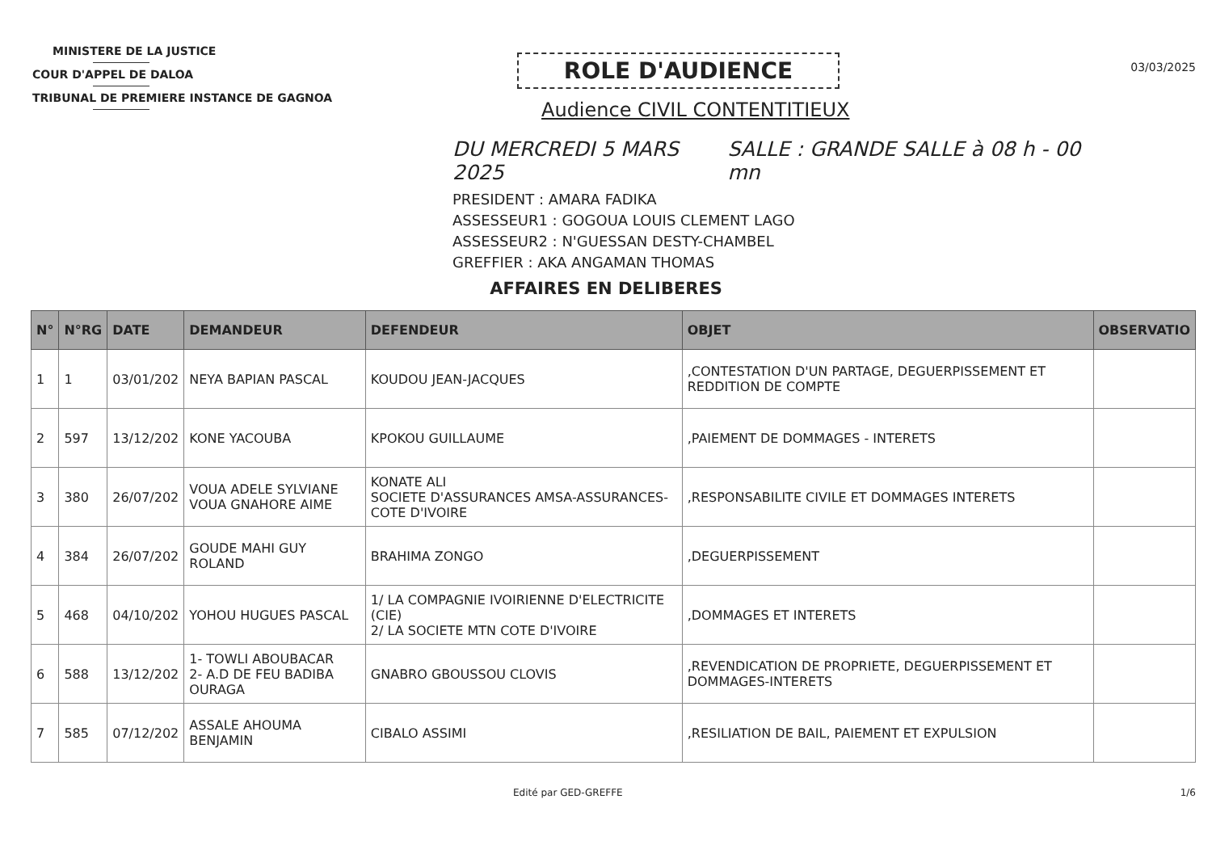MINISTERE DE LA JUSTICE
COUR D'APPEL DE DALOA
TRIBUNAL DE PREMIERE INSTANCE DE GAGNOA
ROLE D'AUDIENCE
Audience CIVIL CONTENTITIEUX
DU MERCREDI 5 MARS 2025 SALLE : GRANDE SALLE à 08 h - 00 mn
PRESIDENT : AMARA FADIKA
ASSESSEUR1 : GOGOUA LOUIS CLEMENT LAGO
ASSESSEUR2 : N'GUESSAN DESTY-CHAMBEL
GREFFIER : AKA ANGAMAN THOMAS
03/03/2025
AFFAIRES EN DELIBERES
| N° | N°RG | DATE | DEMANDEUR | DEFENDEUR | OBJET | OBSERVATIO |
| --- | --- | --- | --- | --- | --- | --- |
| 1 | 1 | 03/01/202 | NEYA BAPIAN PASCAL | KOUDOU JEAN-JACQUES | ,CONTESTATION D'UN PARTAGE, DEGUERPISSEMENT ET REDDITION DE COMPTE | |
| 2 | 597 | 13/12/202 | KONE YACOUBA | KPOKOU GUILLAUME | ,PAIEMENT DE DOMMAGES - INTERETS | |
| 3 | 380 | 26/07/202 | VOUA ADELE SYLVIANE VOUA GNAHORE AIME | KONATE ALI SOCIETE D'ASSURANCES AMSA-ASSURANCES-COTE D'IVOIRE | ,RESPONSABILITE CIVILE ET DOMMAGES INTERETS | |
| 4 | 384 | 26/07/202 | GOUDE MAHI GUY ROLAND | BRAHIMA ZONGO | ,DEGUERPISSEMENT | |
| 5 | 468 | 04/10/202 | YOHOU HUGUES PASCAL | 1/ LA COMPAGNIE IVOIRIENNE D'ELECTRICITE (CIE) 2/ LA SOCIETE MTN COTE D'IVOIRE | ,DOMMAGES ET INTERETS | |
| 6 | 588 | 13/12/202 | 1- TOWLI ABOUBACAR 2- A.D DE FEU BADIBA OURAGA | GNABRO GBOUSSOU CLOVIS | ,REVENDICATION DE PROPRIETE, DEGUERPISSEMENT ET DOMMAGES-INTERETS | |
| 7 | 585 | 07/12/202 | ASSALE AHOUMA BENJAMIN | CIBALO ASSIMI | ,RESILIATION DE BAIL, PAIEMENT ET EXPULSION | |
Edité par GED-GREFFE 1/6